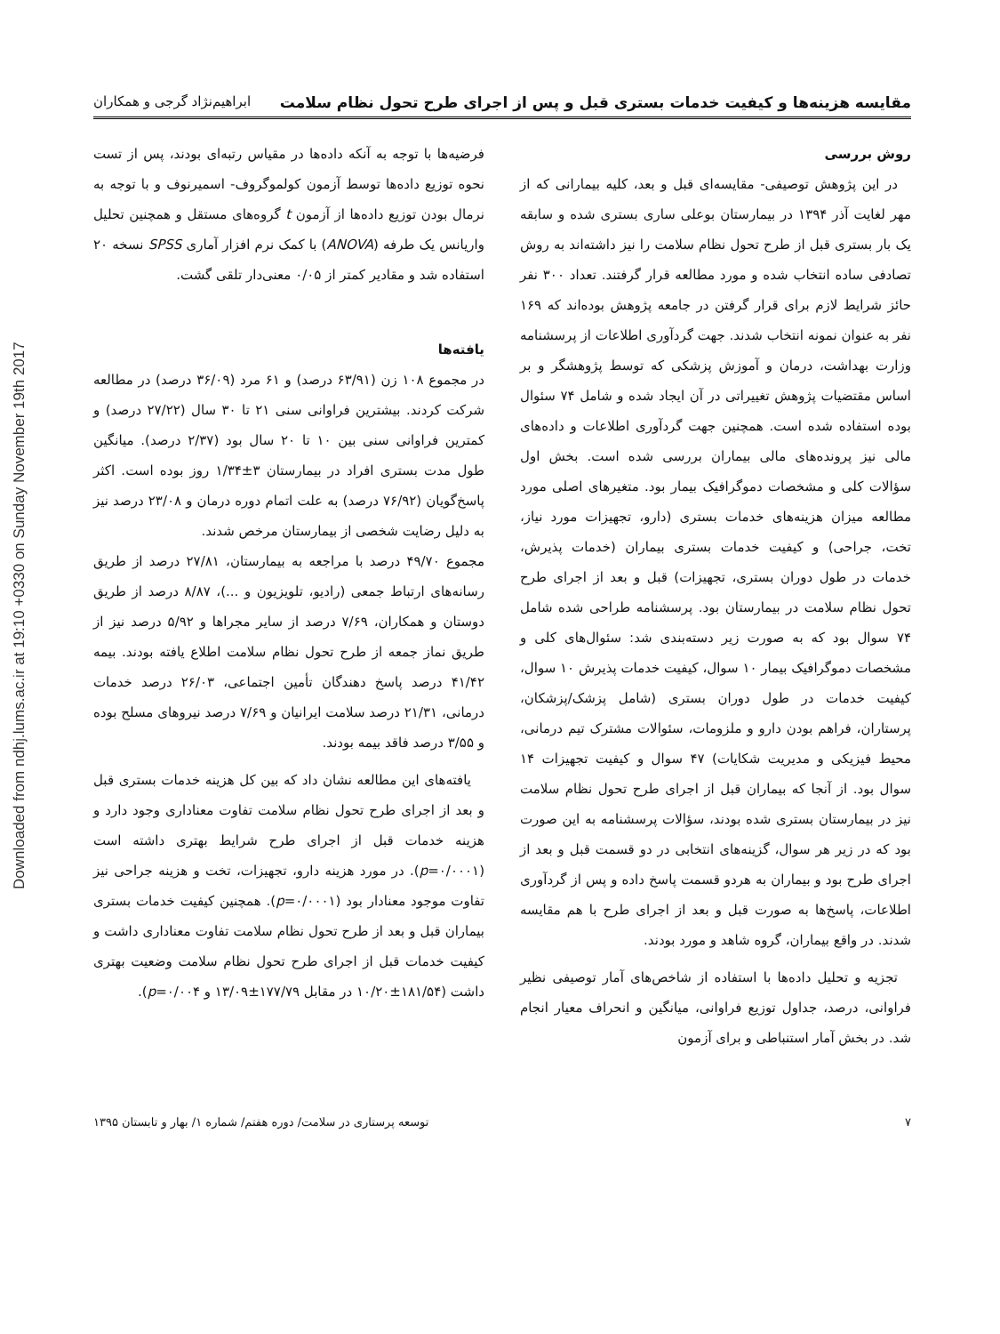Downloaded from ndhj.lums.ac.ir at 19:10 +0330 on Sunday November 19th 2017
مقایسه هزینه‌ها و کیفیت خدمات بستری قبل و پس از اجرای طرح تحول نظام سلامت ابراهیم‌نژاد گرجی و همکاران
روش بررسی
در این پژوهش توصیفی- مقایسه‌ای قبل و بعد، کلیه بیمارانی که از مهر لغایت آذر ۱۳۹۴ در بیمارستان بوعلی ساری بستری شده و سابقه یک بار بستری قبل از طرح تحول نظام سلامت را نیز داشته‌اند به روش تصادفی ساده انتخاب شده و مورد مطالعه قرار گرفتند. تعداد ۳۰۰ نفر حائز شرایط لازم برای قرار گرفتن در جامعه پژوهش بوده‌اند که ۱۶۹ نفر به عنوان نمونه انتخاب شدند. جهت گردآوری اطلاعات از پرسشنامه وزارت بهداشت، درمان و آموزش پزشکی که توسط پژوهشگر و بر اساس مقتضیات پژوهش تغییراتی در آن ایجاد شده و شامل ۷۴ سئوال بوده استفاده شده است. همچنین جهت گردآوری اطلاعات و داده‌های مالی نیز پرونده‌های مالی بیماران بررسی شده است. بخش اول سؤالات کلی و مشخصات دموگرافیک بیمار بود. متغیرهای اصلی مورد مطالعه میزان هزینه‌های خدمات بستری (دارو، تجهیزات مورد نیاز، تخت، جراحی) و کیفیت خدمات بستری بیماران (خدمات پذیرش، خدمات در طول دوران بستری، تجهیزات) قبل و بعد از اجرای طرح تحول نظام سلامت در بیمارستان بود. پرسشنامه طراحی شده شامل ۷۴ سوال بود که به صورت زیر دسته‌بندی شد: سئوال‌های کلی و مشخصات دموگرافیک بیمار ۱۰ سوال، کیفیت خدمات پذیرش ۱۰ سوال، کیفیت خدمات در طول دوران بستری (شامل پزشک/پزشکان، پرستاران، فراهم بودن دارو و ملزومات، سئوالات مشترک تیم درمانی، محیط فیزیکی و مدیریت شکایات) ۴۷ سوال و کیفیت تجهیزات ۱۴ سوال بود. از آنجا که بیماران قبل از اجرای طرح تحول نظام سلامت نیز در بیمارستان بستری شده بودند، سؤالات پرسشنامه به این صورت بود که در زیر هر سوال، گزینه‌های انتخابی در دو قسمت قبل و بعد از اجرای طرح بود و بیماران به هردو قسمت پاسخ داده و پس از گردآوری اطلاعات، پاسخ‌ها به صورت قبل و بعد از اجرای طرح با هم مقایسه شدند. در واقع بیماران، گروه شاهد و مورد بودند.
تجزیه و تحلیل داده‌ها با استفاده از شاخص‌های آمار توصیفی نظیر فراوانی، درصد، جداول توزیع فراوانی، میانگین و انحراف معیار انجام شد. در بخش آمار استنباطی و برای آزمون
فرضیه‌ها با توجه به آنکه داده‌ها در مقیاس رتبه‌ای بودند، پس از تست نحوه توزیع داده‌ها توسط آزمون کولموگروف- اسمیرنوف و با توجه به نرمال بودن توزیع داده‌ها از آزمون t گروه‌های مستقل و همچنین تحلیل واریانس یک طرفه (ANOVA) با کمک نرم افزار آماری SPSS نسخه ۲۰ استفاده شد و مقادیر کمتر از ۰/۰۵ معنی‌دار تلقی گشت.
یافته‌ها
در مجموع ۱۰۸ زن (۶۳/۹۱ درصد) و ۶۱ مرد (۳۶/۰۹ درصد) در مطالعه شرکت کردند. بیشترین فراوانی سنی ۲۱ تا ۳۰ سال (۲۷/۲۲ درصد) و کمترین فراوانی سنی بین ۱۰ تا ۲۰ سال بود (۲/۳۷ درصد). میانگین طول مدت بستری افراد در بیمارستان ۳±۱/۳۴ روز بوده است. اکثر پاسخ‌گویان (۷۶/۹۲ درصد) به علت اتمام دوره درمان و ۲۳/۰۸ درصد نیز به دلیل رضایت شخصی از بیمارستان مرخص شدند.
مجموع ۴۹/۷۰ درصد با مراجعه به بیمارستان، ۲۷/۸۱ درصد از طریق رسانه‌های ارتباط جمعی (رادیو، تلویزیون و ...)، ۸/۸۷ درصد از طریق دوستان و همکاران، ۷/۶۹ درصد از سایر مجراها و ۵/۹۲ درصد نیز از طریق نماز جمعه از طرح تحول نظام سلامت اطلاع یافته بودند. بیمه ۴۱/۴۲ درصد پاسخ دهندگان تأمین اجتماعی، ۲۶/۰۳ درصد خدمات درمانی، ۲۱/۳۱ درصد سلامت ایرانیان و ۷/۶۹ درصد نیروهای مسلح بوده و ۳/۵۵ درصد فاقد بیمه بودند.
یافته‌های این مطالعه نشان داد که بین کل هزینه خدمات بستری قبل و بعد از اجرای طرح تحول نظام سلامت تفاوت معناداری وجود دارد و هزینه خدمات قبل از اجرای طرح شرایط بهتری داشته است (p=۰/۰۰۰۱). در مورد هزینه دارو، تجهیزات، تخت و هزینه جراحی نیز تفاوت موجود معنادار بود (p=۰/۰۰۰۱). همچنین کیفیت خدمات بستری بیماران قبل و بعد از طرح تحول نظام سلامت تفاوت معناداری داشت و کیفیت خدمات قبل از اجرای طرح تحول نظام سلامت وضعیت بهتری داشت (۱۸۱/۵۴±۱۰/۲۰ در مقابل ۱۷۷/۷۹±۱۳/۰۹ و p=۰/۰۰۴).
۷ توسعه پرستاری در سلامت/ دوره هفتم/ شماره ۱/ بهار و تابستان ۱۳۹۵